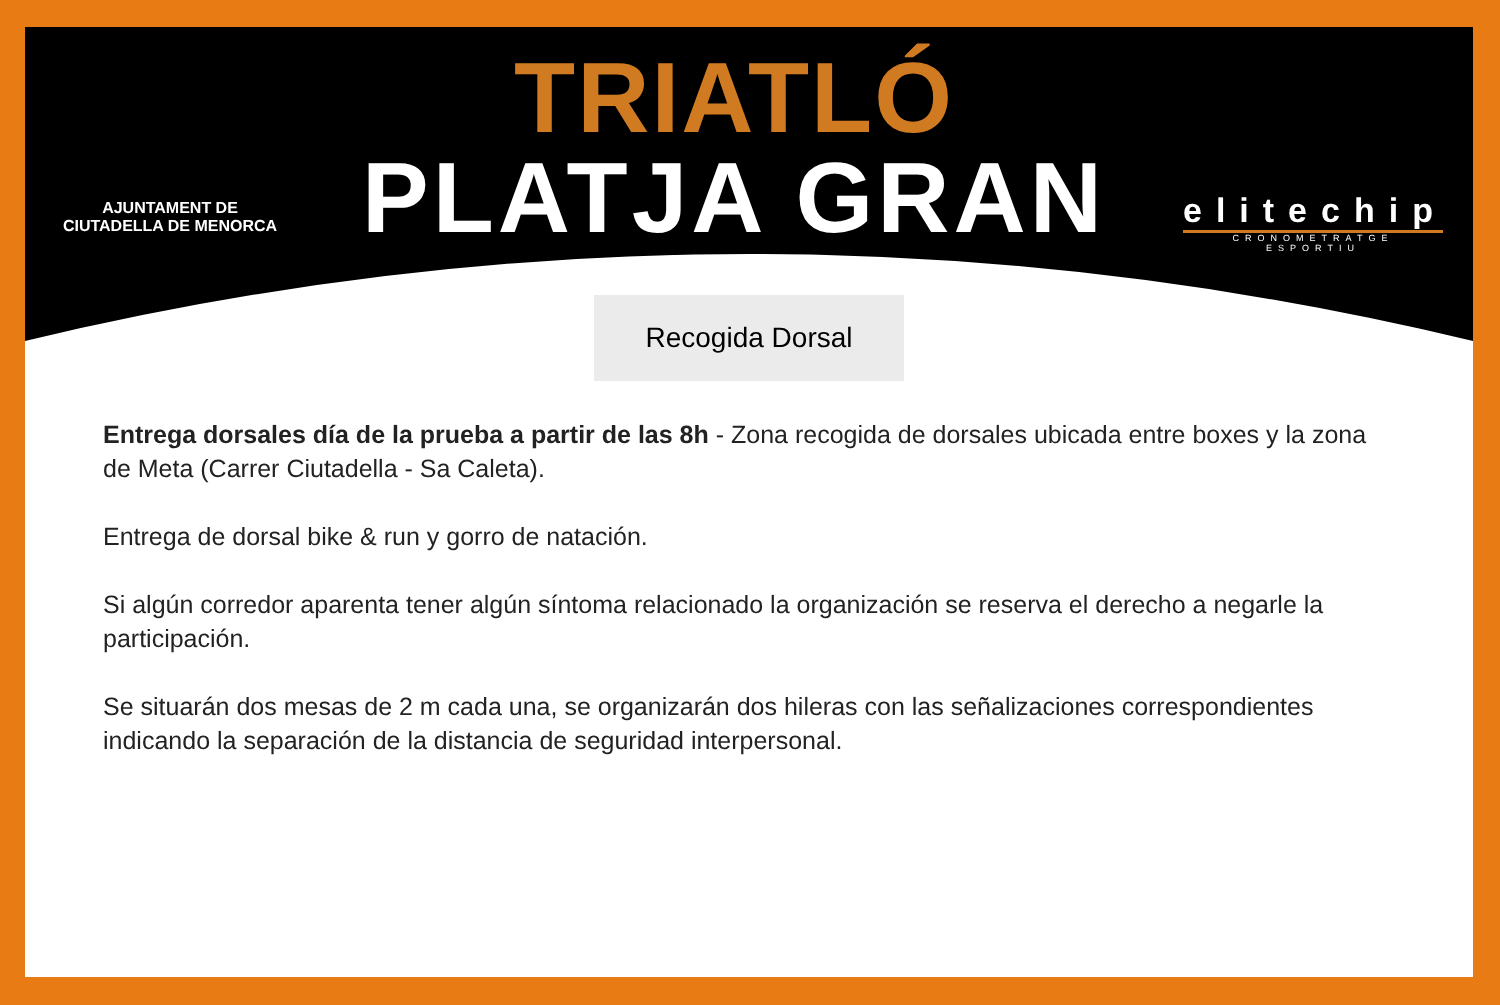AJUNTAMENT DE
CIUTADELLA DE MENORCA
TRIATLÓ
PLATJA GRAN
elitechip
CRONOMETRATGE ESPORTIU
Recogida Dorsal
Entrega dorsales día de la prueba a partir de las 8h - Zona recogida de dorsales ubicada entre boxes y la zona de Meta (Carrer Ciutadella - Sa Caleta).
Entrega de dorsal bike & run y gorro de natación.
Si algún corredor aparenta tener algún síntoma relacionado la organización se reserva el derecho a negarle la participación.
Se situarán dos mesas de 2 m cada una, se organizarán dos hileras con las señalizaciones correspondientes indicando la separación de la distancia de seguridad interpersonal.